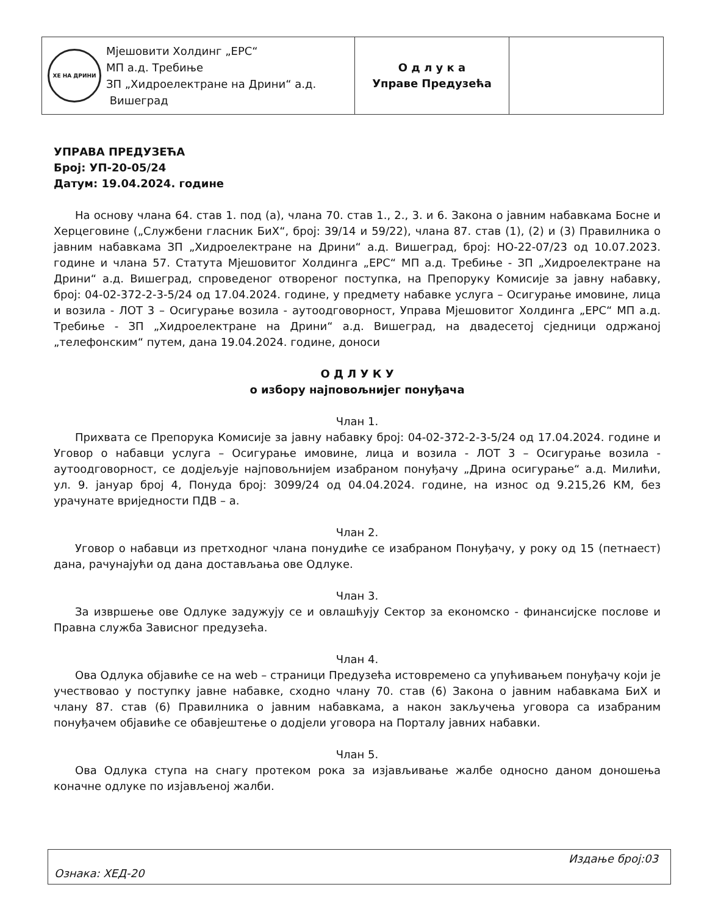| ХЕ НА ДРИНИ Мјешовити Холдинг „ЕРС“ МП а.д. Требиње ЗП „Хидроелектране на Дрини“ а.д. Вишеград | О д л у к а Управе Предузећа | |
УПРАВА ПРЕДУЗЕЋА
Број: УП-20-05/24
Датум: 19.04.2024. године
На основу члана 64. став 1. под (а), члана 70. став 1., 2., 3. и 6. Закона о јавним набавкама Босне и Херцеговине („Службени гласник БиХ“, број: 39/14 и 59/22), члана 87. став (1), (2) и (3) Правилника о јавним набавкама ЗП „Хидроелектране на Дрини“ а.д. Вишеград, број: НО-22-07/23 од 10.07.2023. године и члана 57. Статута Мјешовитог Холдинга „ЕРС“ МП а.д. Требиње - ЗП „Хидроелектране на Дрини“ а.д. Вишеград, спроведеног отвореног поступка, на Препоруку Комисије за јавну набавку, број: 04-02-372-2-3-5/24 од 17.04.2024. године, у предмету набавке услуга – Осигурање имовине, лица и возила - ЛОТ 3 – Осигурање возила - аутоодговорност, Управа Мјешовитог Холдинга „ЕРС“ МП а.д. Требиње - ЗП „Хидроелектране на Дрини“ а.д. Вишеград, на двадесетој сједници одржаној „телефонским“ путем, дана 19.04.2024. године, доноси
О Д Л У К У
о избору најповољнијег понуђача
Члан 1.
Прихвата се Препорука Комисије за јавну набавку број: 04-02-372-2-3-5/24 од 17.04.2024. године и Уговор о набавци услуга – Осигурање имовине, лица и возила - ЛОТ 3 – Осигурање возила - аутоодговорност, се додјељује најповољнијем изабраном понуђачу „Дрина осигурање“ а.д. Милићи, ул. 9. јануар број 4, Понуда број: 3099/24 од 04.04.2024. године, на износ од 9.215,26 КМ, без урачунате вриједности ПДВ – а.
Члан 2.
Уговор о набавци из претходног члана понудиће се изабраном Понуђачу, у року од 15 (петнаест) дана, рачунајући од дана достављања ове Одлуке.
Члан 3.
За извршење ове Одлуке задужују се и овлашћују Сектор за економско - финансијске послове и Правна служба Зависног предузећа.
Члан 4.
Ова Одлука објавиће се на web – страници Предузећа истовремено са упућивањем понуђачу који је учествовао у поступку јавне набавке, сходно члану 70. став (6) Закона о јавним набавкама БиХ и члану 87. став (6) Правилника о јавним набавкама, а након закључења уговора са изабраним понуђачем објавиће се обавјештење о додјели уговора на Порталу јавних набавки.
Члан 5.
Ова Одлука ступа на снагу протеком рока за изјављивање жалбе односно даном доношења коначне одлуке по изјављеној жалби.
Издање број:03
Ознака: ХЕД-20